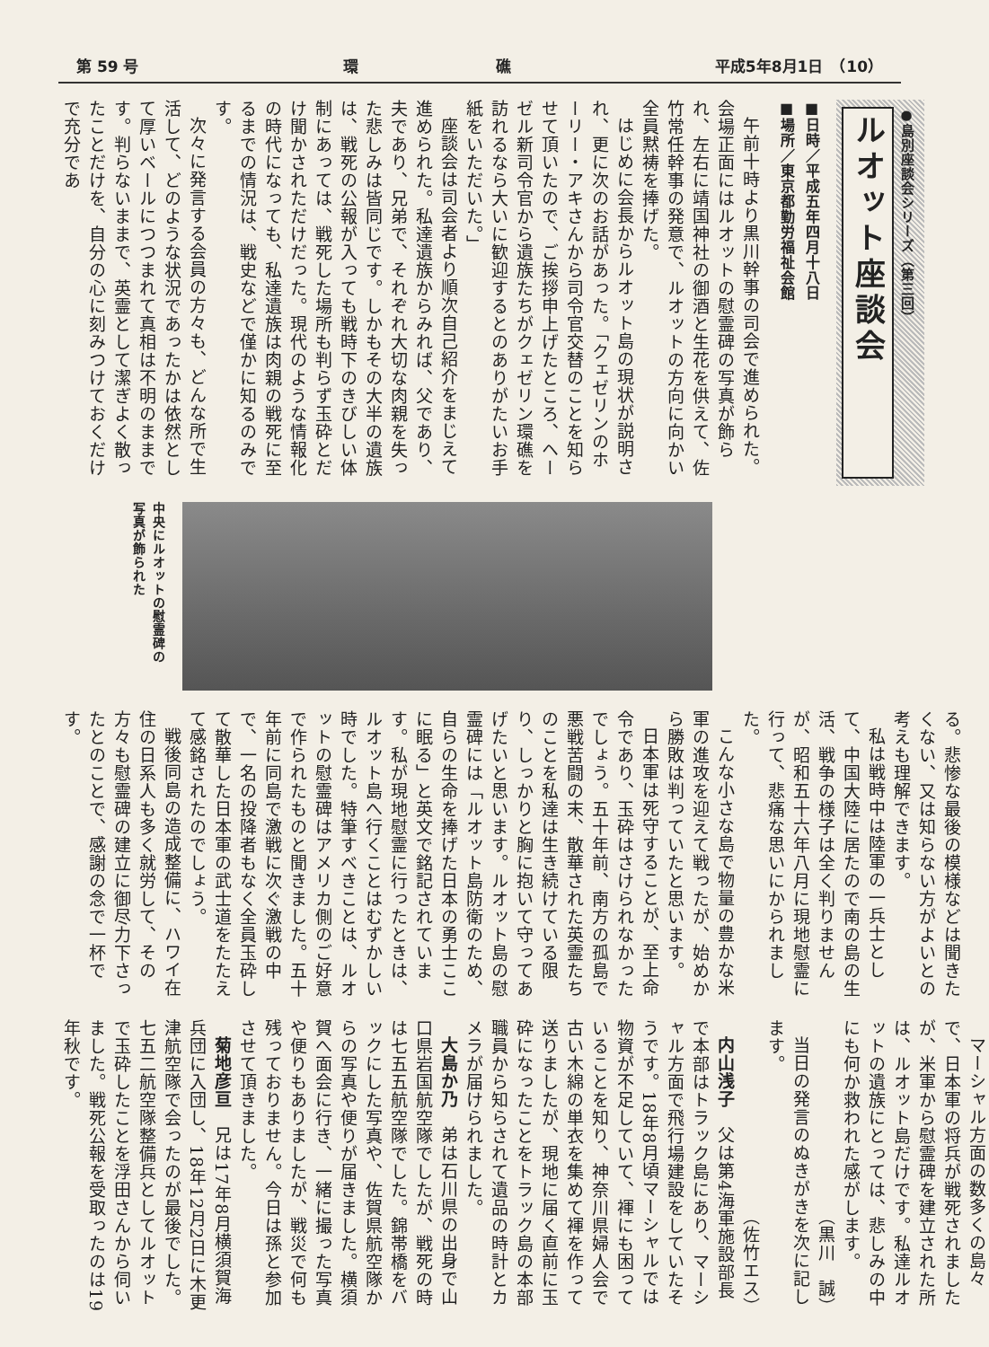第 59 号 環　　　　　　　　　礁 平成5年8月1日　（10）
●島別座談会シリーズ（第三回）
ルオット座談会
■日時／平成五年四月十八日
■場所／東京都勤労福祉会館
午前十時より黒川幹事の司会で進められた。会場正面にはルオットの慰霊碑の写真が飾られ、左右に靖国神社の御酒と生花を供えて、佐竹常任幹事の発意で、ルオットの方向に向かい全員黙祷を捧げた。
はじめに会長からルオット島の現状が説明され、更に次のお話があった。「クェゼリンのホーリー・アキさんから司令官交替のことを知らせて頂いたので、ご挨拶申上げたところ、ヘーゼル新司令官から遺族たちがクェゼリン環礁を訪れるなら大いに歓迎するとのありがたいお手紙をいただいた。」
座談会は司会者より順次自己紹介をまじえて進められた。私達遺族からみれば、父であり、夫であり、兄弟で、それぞれ大切な肉親を失った悲しみは皆同じです。しかもその大半の遺族は、戦死の公報が入っても戦時下のきびしい体制にあっては、戦死した場所も判らず玉砕とだけ聞かされただけだった。現代のような情報化の時代になっても、私達遺族は肉親の戦死に至るまでの情況は、戦史などで僅かに知るのみです。
次々に発言する会員の方々も、どんな所で生活して、どのような状況であったかは依然として厚いベールにつつまれて真相は不明のままです。判らないままで、英霊として潔ぎよく散ったことだけを、自分の心に刻みつけておくだけで充分であ
中央にルオットの慰霊碑の
写真が飾られた
る。悲惨な最後の模様などは聞きたくない、又は知らない方がよいとの考えも理解できます。
私は戦時中は陸軍の一兵士として、中国大陸に居たので南の島の生活、戦争の様子は全く判りませんが、昭和五十六年八月に現地慰霊に行って、悲痛な思いにかられました。
こんな小さな島で物量の豊かな米軍の進攻を迎えて戦ったが、始めから勝敗は判っていたと思います。
日本軍は死守することが、至上命令であり、玉砕はさけられなかったでしょう。五十年前、南方の孤島で悪戦苦闘の末、散華された英霊たちのことを私達は生き続けている限り、しっかりと胸に抱いて守ってあげたいと思います。ルオット島の慰霊碑には「ルオット島防衛のため、自らの生命を捧げた日本の勇士ここに眠る」と英文で銘記されています。私が現地慰霊に行ったときは、ルオット島へ行くことはむずかしい時でした。特筆すべきことは、ルオットの慰霊碑はアメリカ側のご好意で作られたものと聞きました。五十年前に同島で激戦に次ぐ激戦の中で、一名の投降者もなく全員玉砕して散華した日本軍の武士道をたたえて感銘されたのでしょう。
戦後同島の造成整備に、ハワイ在住の日系人も多く就労して、その方々も慰霊碑の建立に御尽力下さったとのことで、感謝の念で一杯です。
マーシャル方面の数多くの島々で、日本軍の将兵が戦死されましたが、米軍から慰霊碑を建立された所は、ルオット島だけです。私達ルオットの遺族にとっては、悲しみの中にも何か救われた感がします。
（黒川　誠）
当日の発言のぬきがきを次に記します。
（佐竹エス）
内山浅子　父は第4海軍施設部長で本部はトラック島にあり、マーシャル方面で飛行場建設をしていたそうです。18年8月頃マーシャルでは物資が不足していて、褌にも困っていることを知り、神奈川県婦人会で古い木綿の単衣を集めて褌を作って送りましたが、現地に届く直前に玉砕になったことをトラック島の本部職員から知らされて遺品の時計とカメラが届けられました。
大島か乃　弟は石川県の出身で山口県岩国航空隊でしたが、戦死の時は七五五航空隊でした。錦帯橋をバックにした写真や、佐賀県航空隊からの写真や便りが届きました。横須賀へ面会に行き、一緒に撮った写真や便りもありましたが、戦災で何も残っておりません。今日は孫と参加させて頂きました。
菊地彦亘　兄は17年8月横須賀海兵団に入団し、18年12月2日に木更津航空隊で会ったのが最後でした。七五二航空隊整備兵としてルオットで玉砕したことを浮田さんから伺いました。戦死公報を受取ったのは19年秋です。